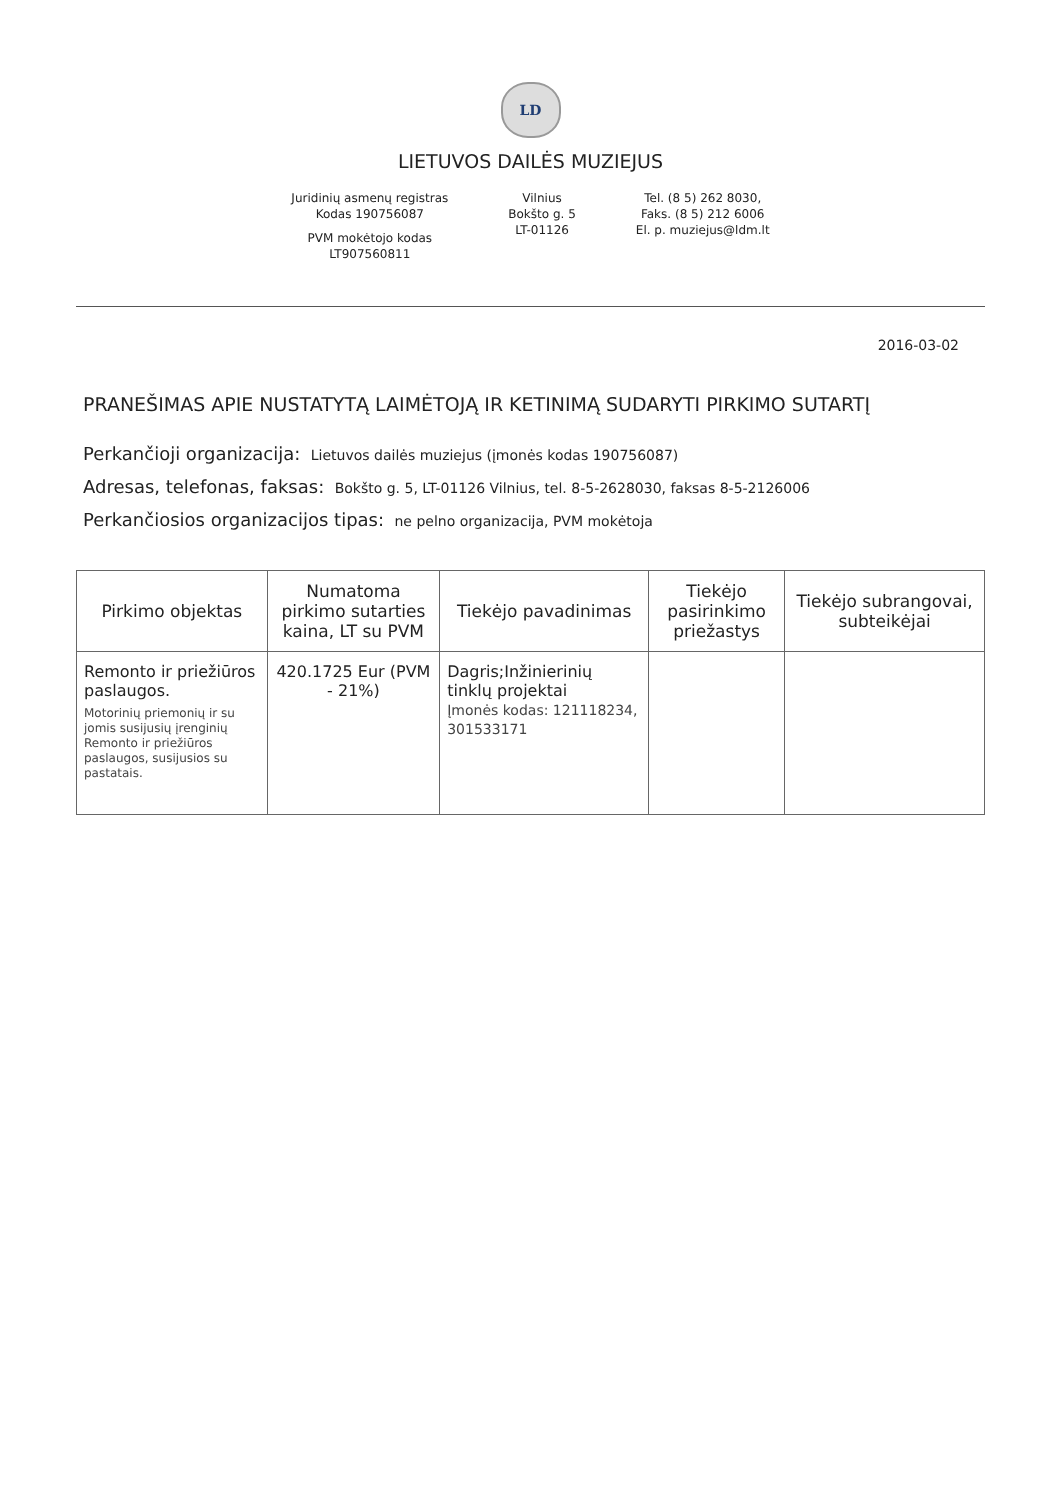LD
LIETUVOS DAILĖS MUZIEJUS
Juridinių asmenų registras
Kodas 190756087
PVM mokėtojo kodas
LT907560811
Vilnius
Bokšto g. 5
LT-01126
Tel. (8 5) 262 8030,
Faks. (8 5) 212 6006
El. p. muziejus@ldm.lt
2016-03-02
PRANEŠIMAS APIE NUSTATYTĄ LAIMĖTOJĄ IR KETINIMĄ SUDARYTI PIRKIMO SUTARTĮ
Perkančioji organizacija: Lietuvos dailės muziejus (įmonės kodas 190756087)
Adresas, telefonas, faksas: Bokšto g. 5, LT-01126 Vilnius, tel. 8-5-2628030, faksas 8-5-2126006
Perkančiosios organizacijos tipas: ne pelno organizacija, PVM mokėtoja
| Pirkimo objektas | Numatoma pirkimo sutarties kaina, LT su PVM | Tiekėjo pavadinimas | Tiekėjo pasirinkimo priežastys | Tiekėjo subrangovai, subteikėjai |
| --- | --- | --- | --- | --- |
| Remonto ir priežiūros paslaugos. Motorinių priemonių ir su jomis susijusių įrenginių Remonto ir priežiūros paslaugos, susijusios su pastatais. | 420.1725 Eur (PVM - 21%) | Dagris;Inžinierinių tinklų projektai Įmonės kodas: 121118234, 301533171 | | |